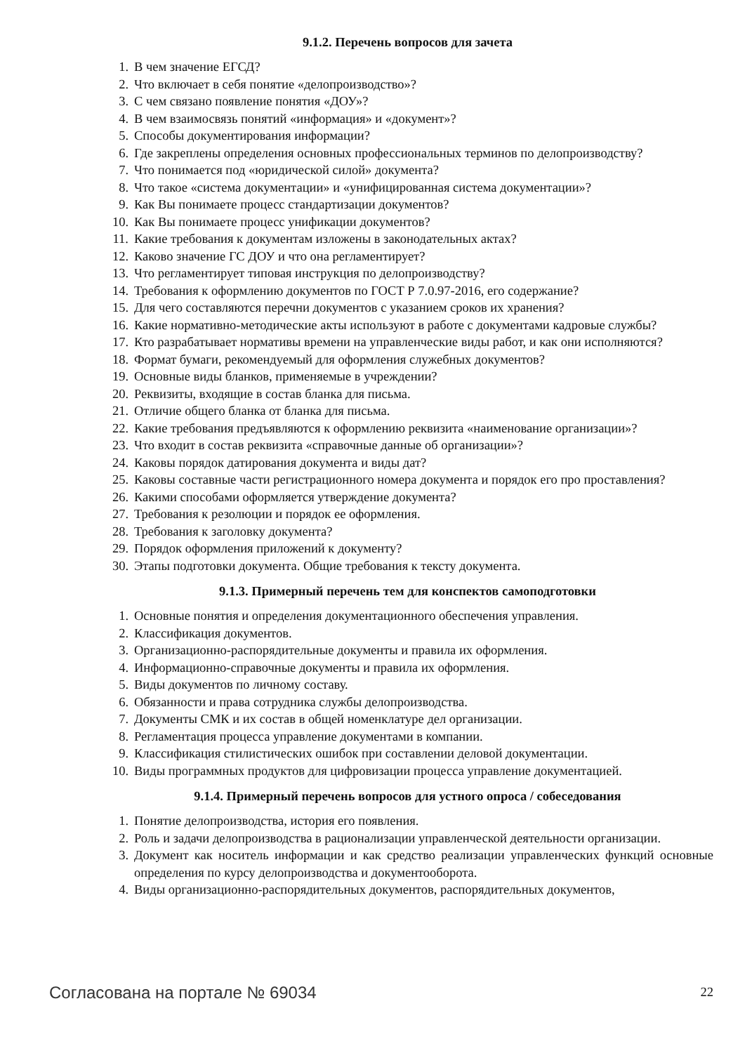9.1.2. Перечень вопросов для зачета
1. В чем значение ЕГСД?
2. Что включает в себя понятие «делопроизводство»?
3. С чем связано появление понятия «ДОУ»?
4. В чем взаимосвязь понятий «информация» и «документ»?
5. Способы документирования информации?
6. Где закреплены определения основных профессиональных терминов по делопроизводству?
7. Что понимается под «юридической силой» документа?
8. Что такое «система документации» и «унифицированная система документации»?
9. Как Вы понимаете процесс стандартизации документов?
10. Как Вы понимаете процесс унификации документов?
11. Какие требования к документам изложены в законодательных актах?
12. Каково значение ГС ДОУ и что она регламентирует?
13. Что регламентирует типовая инструкция по делопроизводству?
14. Требования к оформлению документов по ГОСТ Р 7.0.97-2016, его содержание?
15. Для чего составляются перечни документов с указанием сроков их хранения?
16. Какие нормативно-методические акты используют в работе с документами кадровые службы?
17. Кто разрабатывает нормативы времени на управленческие виды работ, и как они исполняются?
18. Формат бумаги, рекомендуемый для оформления служебных документов?
19. Основные виды бланков, применяемые в учреждении?
20. Реквизиты, входящие в состав бланка для письма.
21. Отличие общего бланка от бланка для письма.
22. Какие требования предъявляются к оформлению реквизита «наименование организации»?
23. Что входит в состав реквизита «справочные данные об организации»?
24. Каковы порядок датирования документа и виды дат?
25. Каковы составные части регистрационного номера документа и порядок его про проставления?
26. Какими способами оформляется утверждение документа?
27. Требования к резолюции и порядок ее оформления.
28. Требования к заголовку документа?
29. Порядок оформления приложений к документу?
30. Этапы подготовки документа. Общие требования к тексту документа.
9.1.3. Примерный перечень тем для конспектов самоподготовки
1. Основные понятия и определения документационного обеспечения управления.
2. Классификация документов.
3. Организационно-распорядительные документы и правила их оформления.
4. Информационно-справочные документы и правила их оформления.
5. Виды документов по личному составу.
6. Обязанности и права сотрудника службы делопроизводства.
7. Документы СМК и их состав в общей номенклатуре дел организации.
8. Регламентация процесса управление документами в компании.
9. Классификация стилистических ошибок при составлении деловой документации.
10. Виды программных продуктов для цифровизации процесса управление документацией.
9.1.4. Примерный перечень вопросов для устного опроса / собеседования
1. Понятие делопроизводства, история его появления.
2. Роль и задачи делопроизводства в рационализации управленческой деятельности организации.
3. Документ как носитель информации и как средство реализации управленческих функций основные определения по курсу делопроизводства и документооборота.
4. Виды организационно-распорядительных документов, распорядительных документов,
Согласована на портале № 69034 22